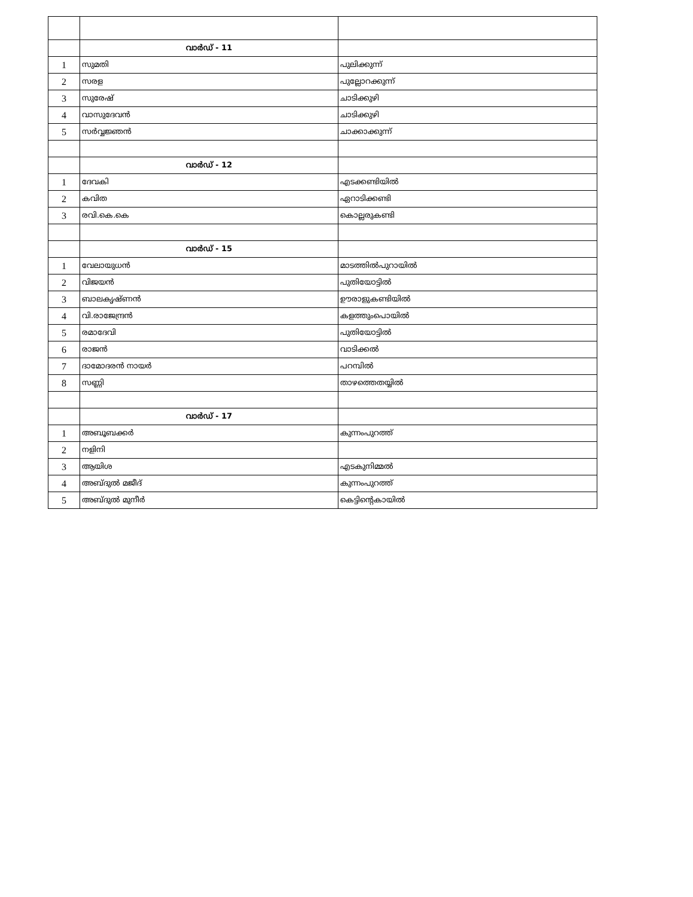| | വാർഡ് - 11 | |
| 1 | സുമതി | പുലിക്കുന്ന് |
| 2 | സരള | പുല്ലോറക്കുന്ന് |
| 3 | സുരേഷ് | ചാടിക്കുഴി |
| 4 | വാസുദേവൻ | ചാടിക്കുഴി |
| 5 | സർവ്വജ്ഞൻ | ചാക്കാക്കുന്ന് |
| | വാർഡ് - 12 | |
| 1 | ദേവകി | എടക്കണ്ടിയിൽ |
| 2 | കവിത | ഏറാടിക്കണ്ടി |
| 3 | രവി.കെ.കെ | കൊല്ലരുകണ്ടി |
| | വാർഡ് - 15 | |
| 1 | വേലായുധൻ | മാടത്തിൽപുറായിൽ |
| 2 | വിജയൻ | പുതിയോട്ടിൽ |
| 3 | ബാലകൃഷ്ണൻ | ഊരാളുകണ്ടിയിൽ |
| 4 | വി.രാജേന്ദ്രൻ | കളത്തുംപൊയിൽ |
| 5 | രമാദേവി | പുതിയോട്ടിൽ |
| 6 | രാജൻ | വാടിക്കൽ |
| 7 | ദാമോദരൻ നായർ | പറമ്പിൽ |
| 8 | സണ്ണി | താഴത്തെതയ്യിൽ |
| | വാർഡ് - 17 | |
| 1 | അബൂബക്കർ | കുന്നംപുറത്ത് |
| 2 | നളിനി | |
| 3 | ആയിശ | എടകുനിമ്മൽ |
| 4 | അബ്ദുൽ മജീദ് | കുന്നംപുറത്ത് |
| 5 | അബ്ദുൽ മുനീർ | കെട്ടിന്റെകായിൽ |